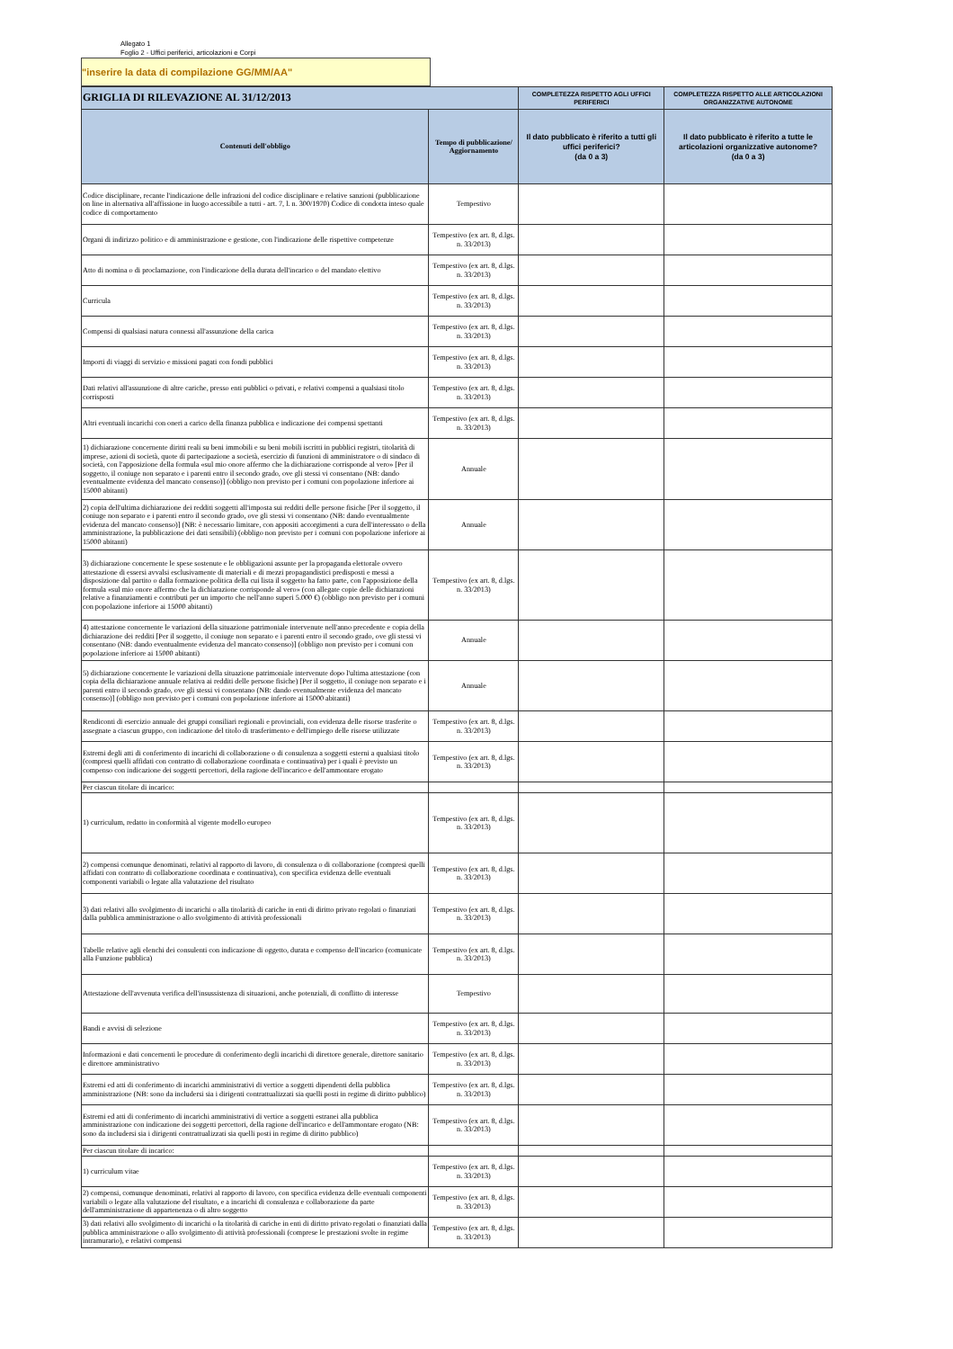Allegato 1
Foglio 2 - Uffici periferici, articolazioni e Corpi
"inserire la data di compilazione GG/MM/AA"
| GRIGLIA DI RILEVAZIONE AL 31/12/2013 | | COMPLETEZZA RISPETTO AGLI UFFICI PERIFERICI | COMPLETEZZA RISPETTO ALLE ARTICOLAZIONI ORGANIZZATIVE AUTONOME |
| --- | --- | --- | --- |
| Contenuti dell'obbligo | Tempo di pubblicazione/ Aggiornamento | Il dato pubblicato è riferito a tutti gli uffici periferici? (da 0 a 3) | Il dato pubblicato è riferito a tutte le articolazioni organizzative autonome? (da 0 a 3) |
| Codice disciplinare, recante l'indicazione delle infrazioni del codice disciplinare e relative sanzioni (pubblicazione on line in alternativa all'affissione in luogo accessibile a tutti - art. 7, l. n. 300/1970) Codice di condotta inteso quale codice di comportamento | Tempestivo | | |
| Organi di indirizzo politico e di amministrazione e gestione, con l'indicazione delle rispettive competenze | Tempestivo (ex art. 8, d.lgs. n. 33/2013) | | |
| Atto di nomina o di proclamazione, con l'indicazione della durata dell'incarico o del mandato elettivo | Tempestivo (ex art. 8, d.lgs. n. 33/2013) | | |
| Curricula | Tempestivo (ex art. 8, d.lgs. n. 33/2013) | | |
| Compensi di qualsiasi natura connessi all'assunzione della carica | Tempestivo (ex art. 8, d.lgs. n. 33/2013) | | |
| Importi di viaggi di servizio e missioni pagati con fondi pubblici | Tempestivo (ex art. 8, d.lgs. n. 33/2013) | | |
| Dati relativi all'assunzione di altre cariche, presso enti pubblici o privati, e relativi compensi a qualsiasi titolo corrisposti | Tempestivo (ex art. 8, d.lgs. n. 33/2013) | | |
| Altri eventuali incarichi con oneri a carico della finanza pubblica e indicazione dei compensi spettanti | Tempestivo (ex art. 8, d.lgs. n. 33/2013) | | |
| 1) dichiarazione concernente diritti reali su beni immobili e su beni mobili iscritti in pubblici registri, titolarità di imprese, azioni di società, quote di partecipazione a società, esercizio di funzioni di amministratore o di sindaco di società, con l'apposizione della formula «sul mio onore affermo che la dichiarazione corrisponde al vero» [Per il soggetto, il coniuge non separato e i parenti entro il secondo grado, ove gli stessi vi consentano (NB: dando eventualmente evidenza del mancato consenso)] (obbligo non previsto per i comuni con popolazione inferiore ai 15000 abitanti) | Annuale | | |
| 2) copia dell'ultima dichiarazione dei redditi soggetti all'imposta sui redditi delle persone fisiche [Per il soggetto, il coniuge non separato e i parenti entro il secondo grado, ove gli stessi vi consentano (NB: dando eventualmente evidenza del mancato consenso)] (NB: è necessario limitare, con appositi accorgimenti a cura dell'interessato o della amministrazione, la pubblicazione dei dati sensibili) (obbligo non previsto per i comuni con popolazione inferiore ai 15000 abitanti) | Annuale | | |
| 3) dichiarazione concernente le spese sostenute e le obbligazioni assunte per la propaganda elettorale ovvero attestazione di essersi avvalsi esclusivamente di materiali e di mezzi propagandistici predisposti e messi a disposizione dal partito o dalla formazione politica della cui lista il soggetto ha fatto parte, con l'apposizione della formula «sul mio onore affermo che la dichiarazione corrisponde al vero» (con allegate copie delle dichiarazioni relative a finanziamenti e contributi per un importo che nell'anno superi 5.000 €) (obbligo non previsto per i comuni con popolazione inferiore ai 15000 abitanti) | Tempestivo (ex art. 8, d.lgs. n. 33/2013) | | |
| 4) attestazione concernente le variazioni della situazione patrimoniale intervenute nell'anno precedente e copia della dichiarazione dei redditi [Per il soggetto, il coniuge non separato e i parenti entro il secondo grado, ove gli stessi vi consentano (NB: dando eventualmente evidenza del mancato consenso)] (obbligo non previsto per i comuni con popolazione inferiore ai 15000 abitanti) | Annuale | | |
| 5) dichiarazione concernente le variazioni della situazione patrimoniale intervenute dopo l'ultima attestazione (con copia della dichiarazione annuale relativa ai redditi delle persone fisiche) [Per il soggetto, il coniuge non separato e i parenti entro il secondo grado, ove gli stessi vi consentano (NB: dando eventualmente evidenza del mancato consenso)] (obbligo non previsto per i comuni con popolazione inferiore ai 15000 abitanti) | Annuale | | |
| Rendiconti di esercizio annuale dei gruppi consiliari regionali e provinciali, con evidenza delle risorse trasferite o assegnate a ciascun gruppo, con indicazione del titolo di trasferimento e dell'impiego delle risorse utilizzate | Tempestivo (ex art. 8, d.lgs. n. 33/2013) | | |
| Estremi degli atti di conferimento di incarichi di collaborazione o di consulenza a soggetti esterni a qualsiasi titolo (compresi quelli affidati con contratto di collaborazione coordinata e continuativa) per i quali è previsto un compenso con indicazione dei soggetti percettori, della ragione dell'incarico e dell'ammontare erogato | Tempestivo (ex art. 8, d.lgs. n. 33/2013) | | |
| Per ciascun titolare di incarico: | | | |
| 1) curriculum, redatto in conformità al vigente modello europeo | Tempestivo (ex art. 8, d.lgs. n. 33/2013) | | |
| 2) compensi comunque denominati, relativi al rapporto di lavoro, di consulenza o di collaborazione (compresi quelli affidati con contratto di collaborazione coordinata e continuativa), con specifica evidenza delle eventuali componenti variabili o legate alla valutazione del risultato | Tempestivo (ex art. 8, d.lgs. n. 33/2013) | | |
| 3) dati relativi allo svolgimento di incarichi o alla titolarità di cariche in enti di diritto privato regolati o finanziati dalla pubblica amministrazione o allo svolgimento di attività professionali | Tempestivo (ex art. 8, d.lgs. n. 33/2013) | | |
| Tabelle relative agli elenchi dei consulenti con indicazione di oggetto, durata e compenso dell'incarico (comunicate alla Funzione pubblica) | Tempestivo (ex art. 8, d.lgs. n. 33/2013) | | |
| Attestazione dell'avvenuta verifica dell'insussistenza di situazioni, anche potenziali, di conflitto di interesse | Tempestivo | | |
| Bandi e avvisi di selezione | Tempestivo (ex art. 8, d.lgs. n. 33/2013) | | |
| Informazioni e dati concernenti le procedure di conferimento degli incarichi di direttore generale, direttore sanitario e direttore amministrativo | Tempestivo (ex art. 8, d.lgs. n. 33/2013) | | |
| Estremi ed atti di conferimento di incarichi amministrativi di vertice a soggetti dipendenti della pubblica amministrazione (NB: sono da includersi sia i dirigenti contrattualizzati sia quelli posti in regime di diritto pubblico) | Tempestivo (ex art. 8, d.lgs. n. 33/2013) | | |
| Estremi ed atti di conferimento di incarichi amministrativi di vertice a soggetti estranei alla pubblica amministrazione con indicazione dei soggetti percettori, della ragione dell'incarico e dell'ammontare erogato (NB: sono da includersi sia i dirigenti contrattualizzati sia quelli posti in regime di diritto pubblico) | Tempestivo (ex art. 8, d.lgs. n. 33/2013) | | |
| Per ciascun titolare di incarico: | | | |
| 1) curriculum vitae | Tempestivo (ex art. 8, d.lgs. n. 33/2013) | | |
| 2) compensi, comunque denominati, relativi al rapporto di lavoro, con specifica evidenza delle eventuali componenti variabili o legate alla valutazione del risultato, e a incarichi di consulenza e collaborazione da parte dell'amministrazione di appartenenza o di altro soggetto | Tempestivo (ex art. 8, d.lgs. n. 33/2013) | | |
| 3) dati relativi allo svolgimento di incarichi o la titolarità di cariche in enti di diritto privato regolati o finanziati dalla pubblica amministrazione o allo svolgimento di attività professionali (comprese le prestazioni svolte in regime intramurario), e relativi compensi | Tempestivo (ex art. 8, d.lgs. n. 33/2013) | | |